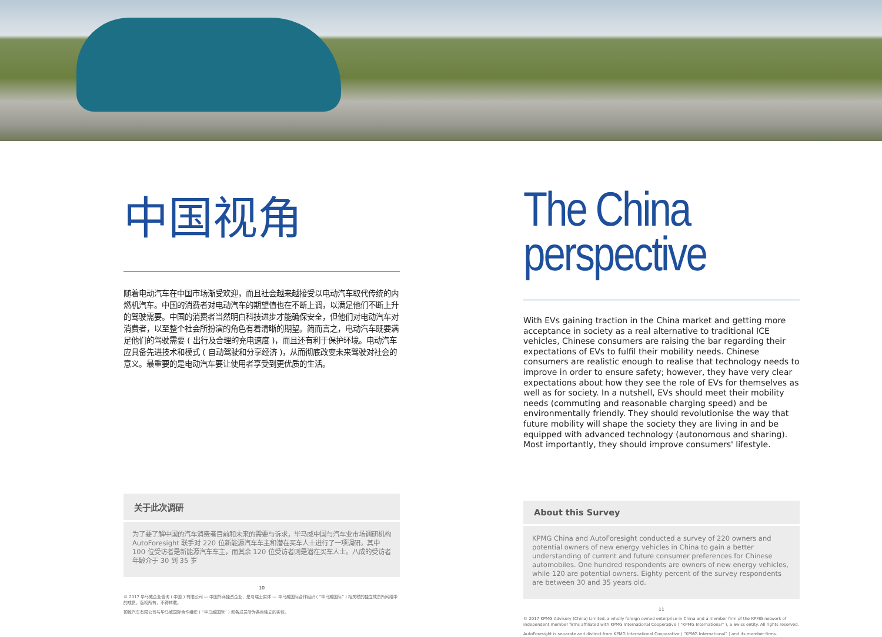中国视角
随着电动汽车在中国市场渐受欢迎，而且社会越来越接受以电动汽车取代传统的内燃机汽车。中国的消费者对电动汽车的期望值也在不断上调，以满足他们不断上升的驾驶需要。中国的消费者当然明白科技进步才能确保安全，但他们对电动汽车对消费者，以至整个社会所扮演的角色有着清晰的期望。简而言之，电动汽车既要满足他们的驾驶需要 ( 出行及合理的充电速度 )，而且还有利于保护环境。电动汽车应具备先进技术和模式 ( 自动驾驶和分享经济 )，从而彻底改变未来驾驶对社会的意义。最重要的是电动汽车要让使用者享受到更优质的生活。
关于此次调研
为了要了解中国的汽车消费者目前和未来的需要与诉求，毕马威中国与汽车业市场调研机构 AutoForesight 联手对 220 位新能源汽车车主和潜在买车人士进行了一项调研。其中 100 位受访者是新能源汽车车主，而其余 120 位受访者则是潜在买车人士。八成的受访者年龄介于 30 到 35 岁
10
© 2017 毕马威企业咨询 ( 中国 ) 有限公司 — 中国外商独资企业，是与瑞士实体 — 毕马威国际合作组织 ( “毕马威国际” ) 相关联的独立成员所网络中的成员。版权所有，不得转载。
预致汽车有限公司与毕马威国际合作组织 ( “毕马威国际” ) 和各成员所为各自独立的实体。
The China
perspective
With EVs gaining traction in the China market and getting more acceptance in society as a real alternative to traditional ICE vehicles, Chinese consumers are raising the bar regarding their expectations of EVs to fulfil their mobility needs. Chinese consumers are realistic enough to realise that technology needs to improve in order to ensure safety; however, they have very clear expectations about how they see the role of EVs for themselves as well as for society. In a nutshell, EVs should meet their mobility needs (commuting and reasonable charging speed) and be environmentally friendly. They should revolutionise the way that future mobility will shape the society they are living in and be equipped with advanced technology (autonomous and sharing). Most importantly, they should improve consumers' lifestyle.
About this Survey
KPMG China and AutoForesight conducted a survey of 220 owners and potential owners of new energy vehicles in China to gain a better understanding of current and future consumer preferences for Chinese automobiles. One hundred respondents are owners of new energy vehicles, while 120 are potential owners. Eighty percent of the survey respondents are between 30 and 35 years old.
11
© 2017 KPMG Advisory (China) Limited, a wholly foreign owned enterprise in China and a member firm of the KPMG network of independent member firms affiliated with KPMG International Cooperative ( “KPMG International” ), a Swiss entity. All rights reserved.
AutoForesight is separate and distinct from KPMG International Cooperative ( “KPMG International” ) and its member firms.